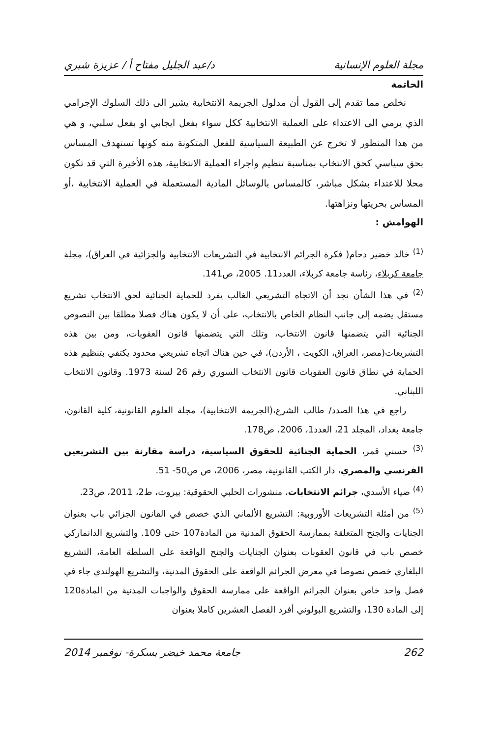مجلة العلوم الإنسانية د/عبد الجليل مفتاح أ / عزيزة شبري
الخاتمة
نخلص مما تقدم إلى القول أن مدلول الجريمة الانتخابية يشير الى ذلك السلوك الإجرامي الذي يرمي الى الاعتداء على العملية الانتخابية ككل سواء بفعل ايجابي او بفعل سلبي، و هي من هذا المنظور لا تخرج عن الطبيعة السياسية للفعل المتكونة منه كونها تستهدف المساس بحق سياسي كحق الانتخاب بمناسبة تنظيم واجراء العملية الانتخابية، هذه الأخيرة التي قد تكون محلا للاعتداء بشكل مباشر، كالمساس بالوسائل المادية المستعملة في العملية الانتخابية ،أو المساس بحريتها ونزاهتها.
الهوامش :
<sup>(1)</sup> خالد خضير دحام( فكرة الجرائم الانتخابية في التشريعات الانتخابية والجزائية في العراق)، مجلة جامعة كربلاء، رئاسة جامعة كربلاء، العدد11. 2005، ص141.
<sup>(2)</sup> في هذا الشأن نجد أن الاتجاه التشريعي الغالب يفرد للحماية الجنائية لحق الانتخاب تشريع مستقل يضمه إلى جانب النظام الخاص بالانتخاب، على أن لا يكون هناك فصلا مطلقا بين النصوص الجنائية التي يتضمنها قانون الانتخاب، وتلك التي يتضمنها قانون العقوبات، ومن بين هذه التشريعات(مصر، العراق، الكويت ، الأردن)، في حين هناك اتجاه تشريعي محدود يكتفي بتنظيم هذه الحماية في نطاق قانون العقوبات قانون الانتخاب السوري رقم 26 لسنة 1973. وقانون الانتخاب اللبناني.
راجع في هذا الصدد/ طالب الشرع،(الجريمة الانتخابية)، مجلة العلوم القانونية، كلية القانون، جامعة بغداد، المجلد 21، العدد1، 2006، ص178.
<sup>(3)</sup> حسني قمر، الحماية الجنائية للحقوق السياسية، دراسة مقارنة بين التشريعين الفرنسي والمصري، دار الكتب القانونية، مصر، 2006، ص ص50- 51.
<sup>(4)</sup> ضياء الأسدي، جرائم الانتخابات، منشورات الحلبي الحقوقية: بيروت، ط2، 2011، ص23.
<sup>(5)</sup> من أمثلة التشريعات الأوروبية: التشريع الألماني الذي خصص في القانون الجزائي باب بعنوان الجنايات والجنح المتعلقة بممارسة الحقوق المدنية من المادة107 حتى 109. والتشريع الدانماركي خصص باب في قانون العقوبات بعنوان الجنايات والجنح الواقعة على السلطة العامة، التشريع البلغاري خصص نصوصا في معرض الجرائم الواقعة على الحقوق المدنية، والتشريع الهولندي جاء في فصل واحد خاص بعنوان الجرائم الواقعة على ممارسة الحقوق والواجبات المدنية من المادة120 إلى المادة 130، والتشريع البولوني أفرد الفصل العشرين كاملا بعنوان
262 جامعة محمد خيضر بسكرة- نوفمبر 2014